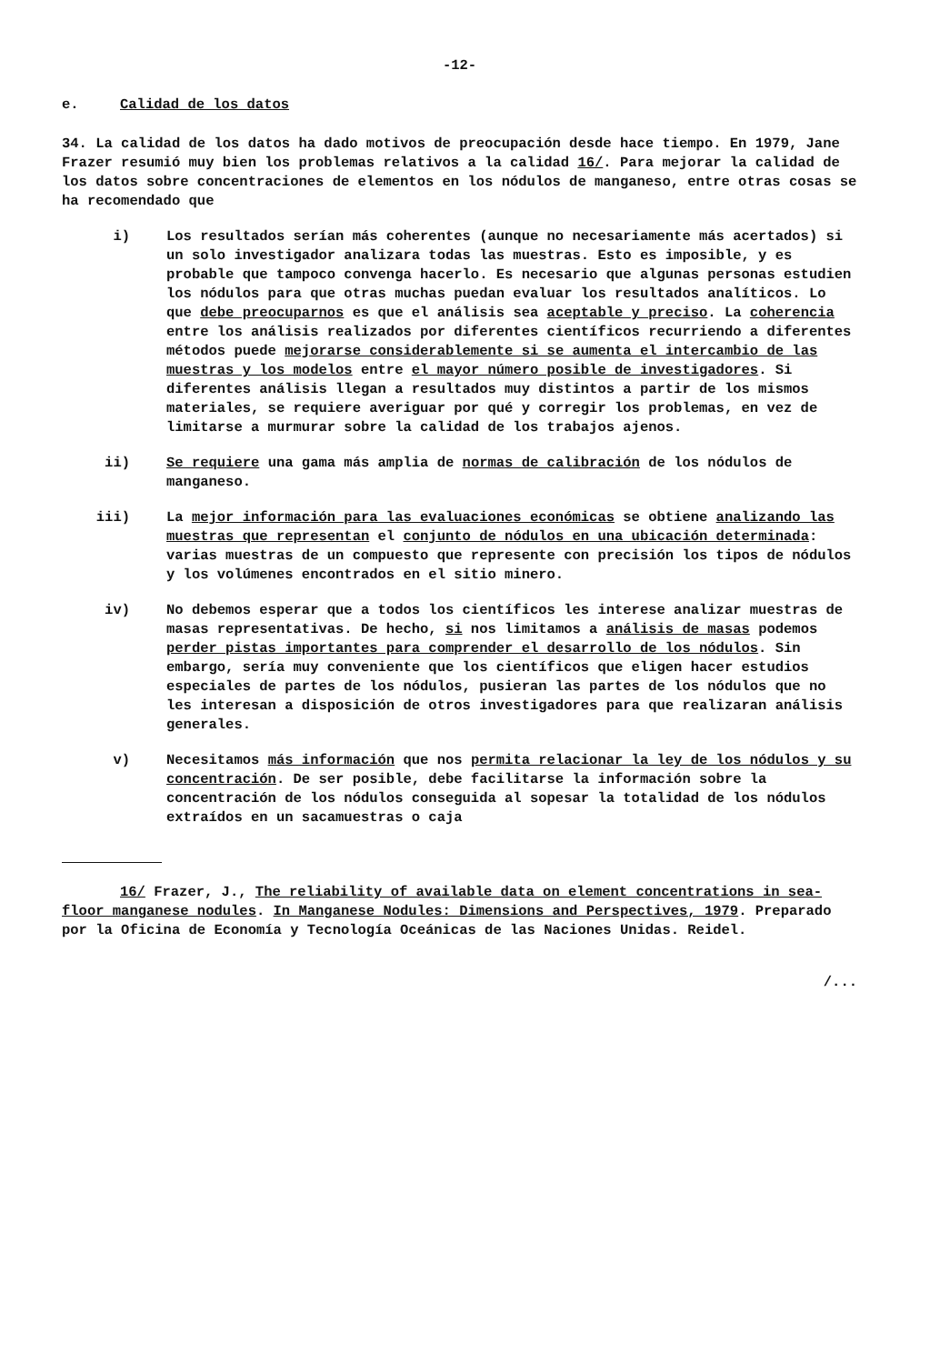-12-
e. Calidad de los datos
34. La calidad de los datos ha dado motivos de preocupación desde hace tiempo. En 1979, Jane Frazer resumió muy bien los problemas relativos a la calidad 16/. Para mejorar la calidad de los datos sobre concentraciones de elementos en los nódulos de manganeso, entre otras cosas se ha recomendado que
i) Los resultados serían más coherentes (aunque no necesariamente más acertados) si un solo investigador analizara todas las muestras. Esto es imposible, y es probable que tampoco convenga hacerlo. Es necesario que algunas personas estudien los nódulos para que otras muchas puedan evaluar los resultados analíticos. Lo que debe preocuparnos es que el análisis sea aceptable y preciso. La coherencia entre los análisis realizados por diferentes científicos recurriendo a diferentes métodos puede mejorarse considerablemente si se aumenta el intercambio de las muestras y los modelos entre el mayor número posible de investigadores. Si diferentes análisis llegan a resultados muy distintos a partir de los mismos materiales, se requiere averiguar por qué y corregir los problemas, en vez de limitarse a murmurar sobre la calidad de los trabajos ajenos.
ii) Se requiere una gama más amplia de normas de calibración de los nódulos de manganeso.
iii) La mejor información para las evaluaciones económicas se obtiene analizando las muestras que representan el conjunto de nódulos en una ubicación determinada: varias muestras de un compuesto que represente con precisión los tipos de nódulos y los volúmenes encontrados en el sitio minero.
iv) No debemos esperar que a todos los científicos les interese analizar muestras de masas representativas. De hecho, si nos limitamos a análisis de masas podemos perder pistas importantes para comprender el desarrollo de los nódulos. Sin embargo, sería muy conveniente que los científicos que eligen hacer estudios especiales de partes de los nódulos, pusieran las partes de los nódulos que no les interesan a disposición de otros investigadores para que realizaran análisis generales.
v) Necesitamos más información que nos permita relacionar la ley de los nódulos y su concentración. De ser posible, debe facilitarse la información sobre la concentración de los nódulos conseguida al sopesar la totalidad de los nódulos extraídos en un sacamuestras o caja
16/ Frazer, J., The reliability of available data on element concentrations in sea-floor manganese nodules. In Manganese Nodules: Dimensions and Perspectives, 1979. Preparado por la Oficina de Economía y Tecnología Oceánicas de las Naciones Unidas. Reidel.
/...